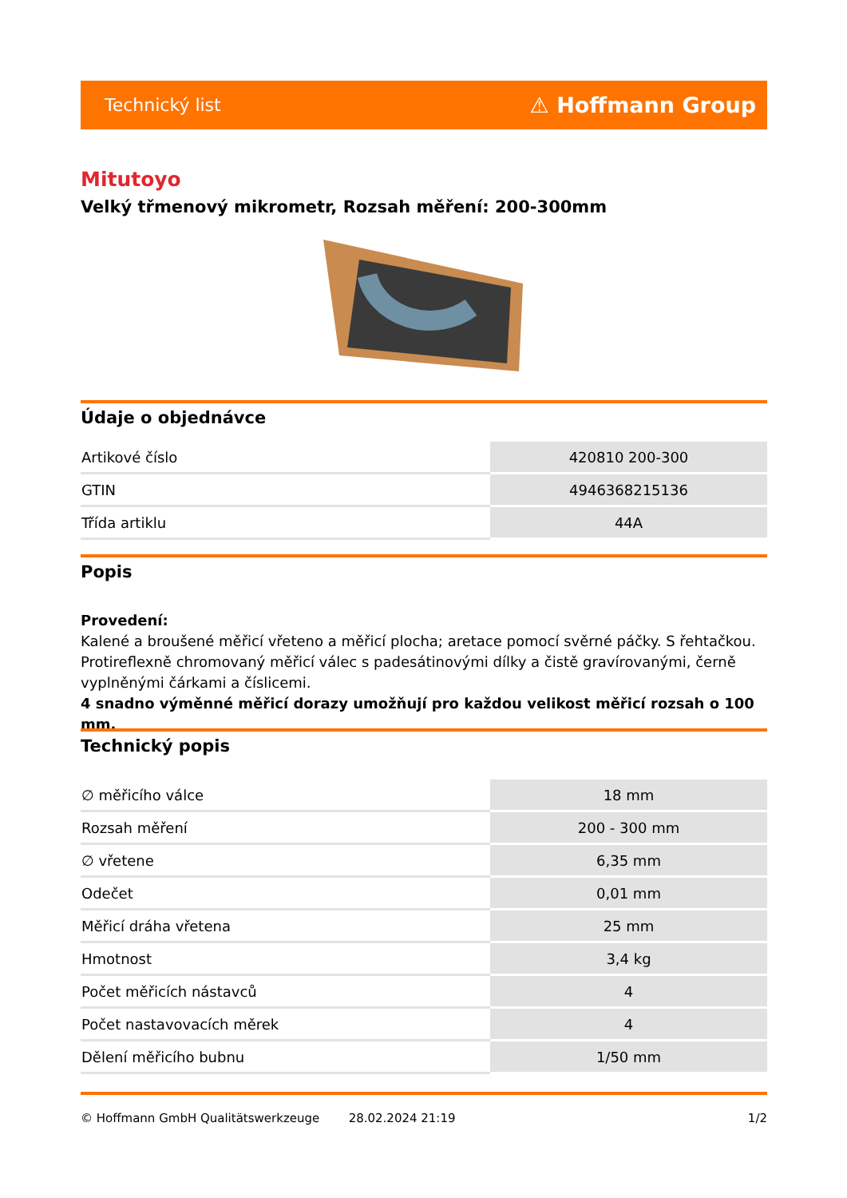Technický list ⚠ Hoffmann Group
Mitutoyo
Velký třmenový mikrometr, Rozsah měření: 200-300mm
Údaje o objednávce
| Artikové číslo | 420810 200-300 |
| GTIN | 4946368215136 |
| Třída artiklu | 44A |
Popis
Provedení:
Kalené a broušené měřicí vřeteno a měřicí plocha; aretace pomocí svěrné páčky. S řehtačkou. Protireflexně chromovaný měřicí válec s padesátinovými dílky a čistě gravírovanými, černě vyplněnými čárkami a číslicemi.
4 snadno výměnné měřicí dorazy umožňují pro každou velikost měřicí rozsah o 100 mm.
Technický popis
| ∅ měřicího válce | 18 mm |
| Rozsah měření | 200 - 300 mm |
| ∅ vřetene | 6,35 mm |
| Odečet | 0,01 mm |
| Měřicí dráha vřetena | 25 mm |
| Hmotnost | 3,4 kg |
| Počet měřicích nástavců | 4 |
| Počet nastavovacích měrek | 4 |
| Dělení měřicího bubnu | 1/50 mm |
© Hoffmann GmbH Qualitätswerkzeuge 28.02.2024 21:19 1/2